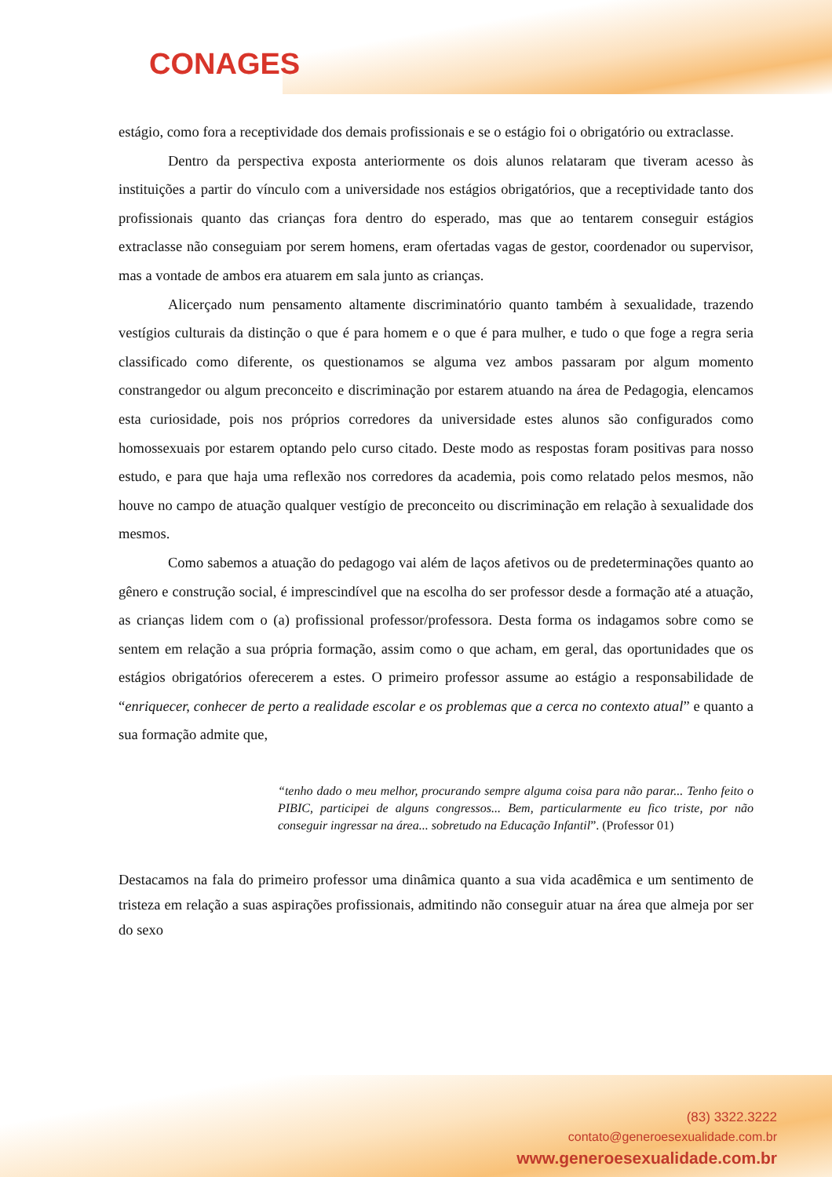CONAGES
estágio, como fora a receptividade dos demais profissionais e se o estágio foi o obrigatório ou extraclasse.
Dentro da perspectiva exposta anteriormente os dois alunos relataram que tiveram acesso às instituições a partir do vínculo com a universidade nos estágios obrigatórios, que a receptividade tanto dos profissionais quanto das crianças fora dentro do esperado, mas que ao tentarem conseguir estágios extraclasse não conseguiam por serem homens, eram ofertadas vagas de gestor, coordenador ou supervisor, mas a vontade de ambos era atuarem em sala junto as crianças.
Alicerçado num pensamento altamente discriminatório quanto também à sexualidade, trazendo vestígios culturais da distinção o que é para homem e o que é para mulher, e tudo o que foge a regra seria classificado como diferente, os questionamos se alguma vez ambos passaram por algum momento constrangedor ou algum preconceito e discriminação por estarem atuando na área de Pedagogia, elencamos esta curiosidade, pois nos próprios corredores da universidade estes alunos são configurados como homossexuais por estarem optando pelo curso citado. Deste modo as respostas foram positivas para nosso estudo, e para que haja uma reflexão nos corredores da academia, pois como relatado pelos mesmos, não houve no campo de atuação qualquer vestígio de preconceito ou discriminação em relação à sexualidade dos mesmos.
Como sabemos a atuação do pedagogo vai além de laços afetivos ou de predeterminações quanto ao gênero e construção social, é imprescindível que na escolha do ser professor desde a formação até a atuação, as crianças lidem com o (a) profissional professor/professora. Desta forma os indagamos sobre como se sentem em relação a sua própria formação, assim como o que acham, em geral, das oportunidades que os estágios obrigatórios oferecerem a estes. O primeiro professor assume ao estágio a responsabilidade de “enriquecer, conhecer de perto a realidade escolar e os problemas que a cerca no contexto atual” e quanto a sua formação admite que,
“tenho dado o meu melhor, procurando sempre alguma coisa para não parar... Tenho feito o PIBIC, participei de alguns congressos... Bem, particularmente eu fico triste, por não conseguir ingressar na área... sobretudo na Educação Infantil”. (Professor 01)
Destacamos na fala do primeiro professor uma dinâmica quanto a sua vida acadêmica e um sentimento de tristeza em relação a suas aspirações profissionais, admitindo não conseguir atuar na área que almeja por ser do sexo
(83) 3322.3222
contato@generoesexualidade.com.br
www.generoesexualidade.com.br